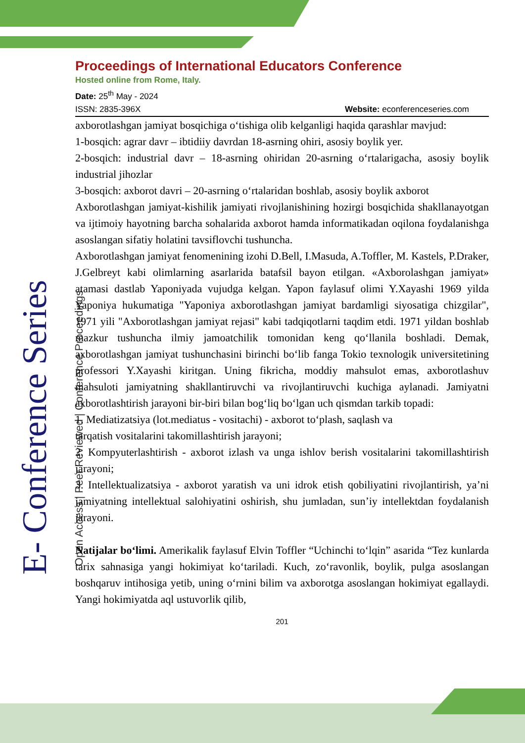E- Conference Series Open Access | Peer Reviewed | Conference Proceedings
Proceedings of International Educators Conference
Hosted online from Rome, Italy.
Date: 25<sup>th</sup> May - 2024
ISSN: 2835-396X Website: econferenceseries.com
axborotlashgan jamiyat bosqichiga o‘tishiga olib kelganligi haqida qarashlar mavjud:
1-bosqich: agrar davr – ibtidiiy davrdan 18-asrning ohiri, asosiy boylik yer.
2-bosqich: industrial davr – 18-asrning ohiridan 20-asrning o‘rtalarigacha, asosiy boylik industrial jihozlar
3-bosqich: axborot davri – 20-asrning o‘rtalaridan boshlab, asosiy boylik axborot
Axborotlashgan jamiyat-kishilik jamiyati rivojlanishining hozirgi bosqichida shakllanayotgan va ijtimoiy hayotning barcha sohalarida axborot hamda informatikadan oqilona foydalanishga asoslangan sifatiy holatini tavsiflovchi tushuncha.
Axborotlashgan jamiyat fenomenining izohi D.Bell, I.Masuda, A.Toffler, M. Kastels, P.Draker, J.Gelbreyt kabi olimlarning asarlarida batafsil bayon etilgan. «Axborolashgan jamiyat» atamasi dastlab Yaponiyada vujudga kelgan. Yapon faylasuf olimi Y.Xayashi 1969 yilda Yaponiya hukumatiga "Yaponiya axborotlashgan jamiyat bardamligi siyosatiga chizgilar", 1971 yili "Axborotlashgan jamiyat rejasi" kabi tadqiqotlarni taqdim etdi. 1971 yildan boshlab mazkur tushuncha ilmiy jamoatchilik tomonidan keng qo‘llanila boshladi. Demak, axborotlashgan jamiyat tushunchasini birinchi bo‘lib fanga Tokio texnologik universitetining professori Y.Xayashi kiritgan. Uning fikricha, moddiy mahsulot emas, axborotlashuv mahsuloti jamiyatning shakllantiruvchi va rivojlantiruvchi kuchiga aylanadi. Jamiyatni axborotlashtirish jarayoni bir-biri bilan bog‘liq bo‘lgan uch qismdan tarkib topadi:
1. Mediatizatsiya (lot.mediatus - vositachi) - axborot to‘plash, saqlash va
tarqatish vositalarini takomillashtirish jarayoni;
2. Kompyuterlashtirish - axborot izlash va unga ishlov berish vositalarini takomillashtirish jarayoni;
3. Intellektualizatsiya - axborot yaratish va uni idrok etish qobiliyatini rivojlantirish, ya’ni jamiyatning intellektual salohiyatini oshirish, shu jumladan, sun’iy intellektdan foydalanish jarayoni.
Natijalar bo‘limi. Amerikalik faylasuf Elvin Toffler “Uchinchi to‘lqin” asarida “Tez kunlarda tarix sahnasiga yangi hokimiyat ko‘tariladi. Kuch, zo‘ravonlik, boylik, pulga asoslangan boshqaruv intihosiga yetib, uning o‘rnini bilim va axborotga asoslangan hokimiyat egallaydi. Yangi hokimiyatda aql ustuvorlik qilib,
201